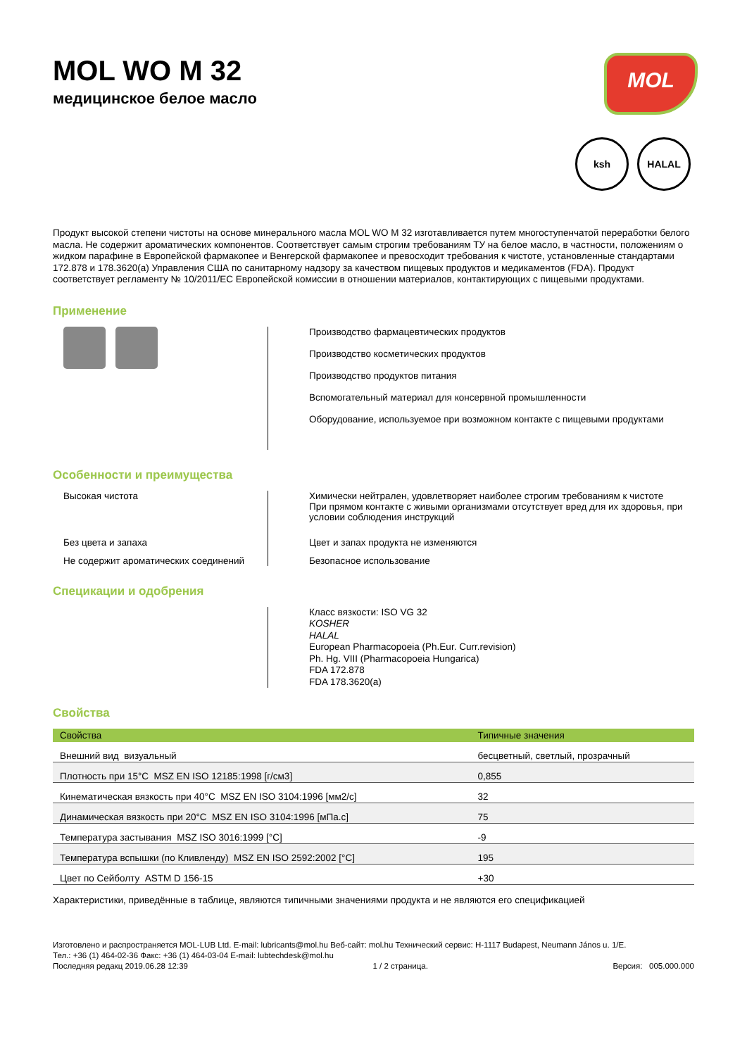MOL WO M 32
медицинское белое масло
MOL
ksh HALAL
Продукт высокой степени чистоты на основе минерального масла MOL WO M 32 изготавливается путем многоступенчатой переработки белого масла. Не содержит ароматических компонентов. Соответствует самым строгим требованиям ТУ на белое масло, в частности, положениям о жидком парафине в Европейской фармакопее и Венгерской фармакопее и превосходит требования к чистоте, установленные стандартами 172.878 и 178.3620(a) Управления США по санитарному надзору за качеством пищевых продуктов и медикаментов (FDA). Продукт соответствует регламенту № 10/2011/EC Европейской комиссии в отношении материалов, контактирующих с пищевыми продуктами.
Применение
Производство фармацевтических продуктов
Производство косметических продуктов
Производство продуктов питания
Вспомогательный материал для консервной промышленности
Оборудование, используемое при возможном контакте с пищевыми продуктами
Особенности и преимущества
Высокая чистота
Химически нейтрален, удовлетворяет наиболее строгим требованиям к чистоте
При прямом контакте с живыми организмами отсутствует вред для их здоровья, при условии соблюдения инструкций
Без цвета и запаха
Цвет и запах продукта не изменяются
Не содержит ароматических соединений
Безопасное использование
Специкации и одобрения
Класс вязкости: ISO VG 32
KOSHER
HALAL
European Pharmacopoeia (Ph.Eur. Curr.revision)
Ph. Hg. VIII (Pharmacopoeia Hungarica)
FDA 172.878
FDA 178.3620(a)
Свойства
| Свойства | Типичные значения |
| --- | --- |
| Внешний вид визуальный | бесцветный, светлый, прозрачный |
| Плотность при 15°C MSZ EN ISO 12185:1998 [г/см3] | 0,855 |
| Кинематическая вязкость при 40°C MSZ EN ISO 3104:1996 [мм2/с] | 32 |
| Динамическая вязкость при 20°C MSZ EN ISO 3104:1996 [мПа.с] | 75 |
| Температура застывания MSZ ISO 3016:1999 [°C] | -9 |
| Температура вспышки (по Кливленду) MSZ EN ISO 2592:2002 [°C] | 195 |
| Цвет по Сейболту ASTM D 156-15 | +30 |
Характеристики, приведённые в таблице, являются типичными значениями продукта и не являются его спецификацией
Изготовлено и распространяется MOL-LUB Ltd. E-mail: lubricants@mol.hu Веб-сайт: mol.hu Технический сервис: H-1117 Budapest, Neumann János u. 1/E.
Тел.: +36 (1) 464-02-36 Факс: +36 (1) 464-03-04 E-mail: lubtechdesk@mol.hu
Последняя редакц 2019.06.28 12:39 1 / 2 страница. Версия: 005.000.000